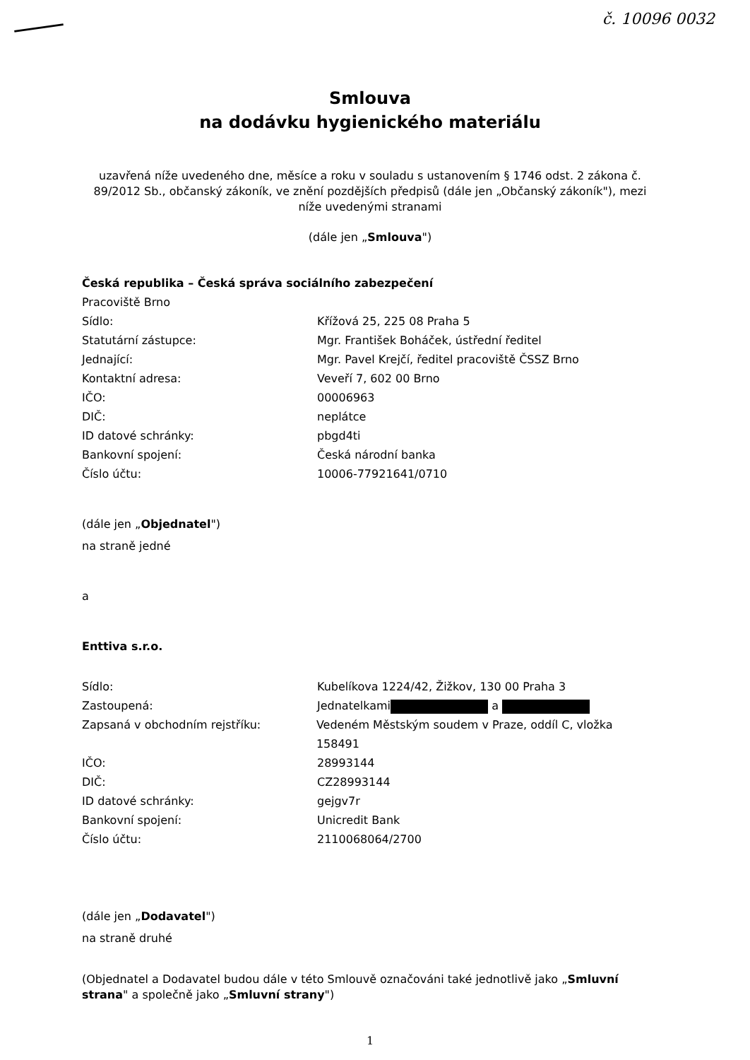č. 10096 0032
Smlouva
na dodávku hygienického materiálu
uzavřená níže uvedeného dne, měsíce a roku v souladu s ustanovením § 1746 odst. 2 zákona č. 89/2012 Sb., občanský zákoník, ve znění pozdějších předpisů (dále jen „Občanský zákoník"), mezi níže uvedenými stranami
(dále jen „Smlouva")
Česká republika – Česká správa sociálního zabezpečení
Pracoviště Brno
Sídlo: Křížová 25, 225 08 Praha 5
Statutární zástupce: Mgr. František Boháček, ústřední ředitel
Jednající: Mgr. Pavel Krejčí, ředitel pracoviště ČSSZ Brno
Kontaktní adresa: Veveří 7, 602 00 Brno
IČO: 00006963
DIČ: neplátce
ID datové schránky: pbgd4ti
Bankovní spojení: Česká národní banka
Číslo účtu: 10006-77921641/0710
(dále jen „Objednatel")
na straně jedné
a
Enttiva s.r.o.
Sídlo: Kubelíkova 1224/42, Žižkov, 130 00 Praha 3
Zastoupená: Jednatelkami a
Zapsaná v obchodním rejstříku: Vedeném Městským soudem v Praze, oddíl C, vložka 158491
IČO: 28993144
DIČ: CZ28993144
ID datové schránky: gejgv7r
Bankovní spojení: Unicredit Bank
Číslo účtu: 2110068064/2700
(dále jen „Dodavatel")
na straně druhé
(Objednatel a Dodavatel budou dále v této Smlouvě označováni také jednotlivě jako „Smluvní strana" a společně jako „Smluvní strany")
1